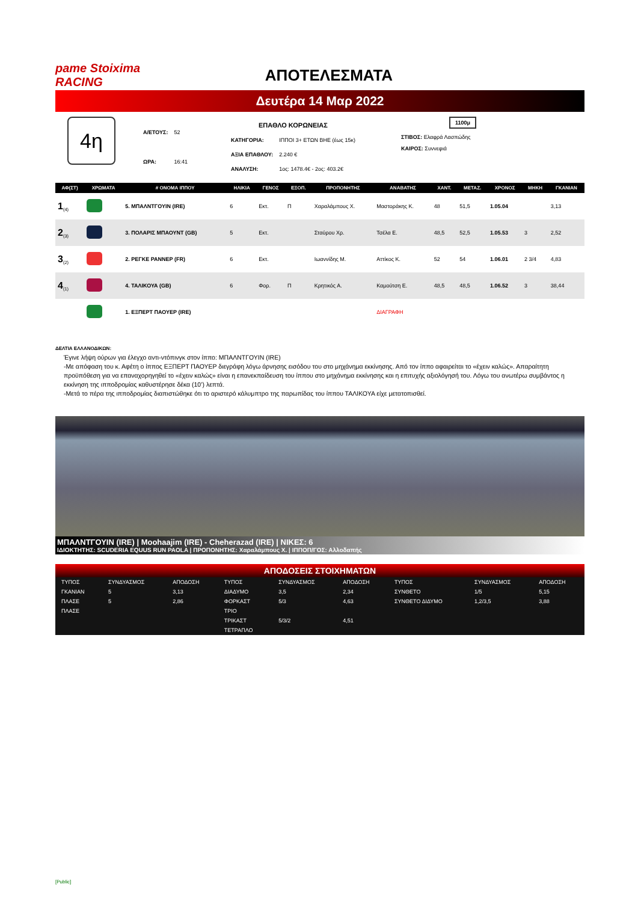pame Stoiximа RACING
ΑΠΟΤΕΛΕΣΜΑΤΑ
Δευτέρα 14 Μαρ 2022
4η
| Α/ΕΤΟΥΣ: | 52 |
| ΩΡΑ: | 16:41 |
| ΕΠΑΘΛΟ ΚΟΡΩΝΕΙΑΣ | |
| ΚΑΤΗΓΟΡΙΑ: | ΙΠΠΟΙ 3+ ΕΤΩΝ ΒΗΕ (έως 15κ) |
| ΑΞΙΑ ΕΠΑΘΛΟΥ: | 2.240 € |
| ΑΝΑΛΥΣΗ: | 1ος: 1478.4€ - 2ος: 403.2€ |
1100μ
ΣΤΙΒΟΣ: Ελαφρά Λασπώδης
ΚΑΙΡΟΣ: Συννεφιά
| ΑΦ(ΣΤ) | ΧΡΩΜΑΤΑ | # ΟΝΟΜΑ ΙΠΠΟΥ | ΗΛΙΚΙΑ | ΓΕΝΟΣ | ΕΞΟΠ. | ΠΡΟΠΟΝΗΤΗΣ | ΑΝΑΒΑΤΗΣ | ΧΑΝΤ. | ΜΕΤΑΖ. | ΧΡΟΝΟΣ | ΜΗΚΗ | ΓΚΑΝΙΑΝ |
| --- | --- | --- | --- | --- | --- | --- | --- | --- | --- | --- | --- | --- |
| 1<sub>(4)</sub> | | 5. ΜΠΑΛΝΤΓΟΥΙΝ (IRE) | 6 | Εκτ. | Π | Χαραλάμπους Χ. | Μαστοράκης Κ. | 48 | 51,5 | 1.05.04 | | 3,13 |
| 2<sub>(3)</sub> | | 3. ΠΟΛΑΡΙΣ ΜΠΑΟΥΝΤ (GB) | 5 | Εκτ. | | Σταύρου Χρ. | Τσέλα Ε. | 48,5 | 52,5 | 1.05.53 | 3 | 2,52 |
| 3<sub>(2)</sub> | | 2. ΡΕΓΚΕ ΡΑΝΝΕΡ (FR) | 6 | Εκτ. | | Ιωαννίδης Μ. | Αττίκος Κ. | 52 | 54 | 1.06.01 | 2 3/4 | 4,83 |
| 4<sub>(1)</sub> | | 4. ΤΑΛΙΚΟΥΑ (GB) | 6 | Φορ. | Π | Κρητικός Α. | Καμούτση Ε. | 48,5 | 48,5 | 1.06.52 | 3 | 38,44 |
| | | 1. ΕΞΠΕΡΤ ΠΑΟΥΕΡ (IRE) | | | | | ΔΙΑΓΡΑΦΗ | | | | | |
ΔΕΛΤΙΑ ΕΛΛΑΝΟΔΙΚΩΝ:
Έγινε λήψη ούρων για έλεγχο αντι-ντόπινγκ στον ίππο: ΜΠΑΛΝΤΓΟΥΙΝ (IRE)
-Με απόφαση του κ. Αφέτη ο ίππος ΕΞΠΕΡΤ ΠΑΟΥΕΡ διεγράφη λόγω άρνησης εισόδου του στο μηχάνημα εκκίνησης. Από τον ίππο αφαιρείται το «έχειν καλώς». Απαραίτητη προϋπόθεση για να επαναχορηγηθεί το «έχειν καλώς» είναι η επανεκπαίδευση του ίππου στο μηχάνημα εκκίνησης και η επιτυχής αξιολόγησή του. Λόγω του ανωτέρω συμβάντος η εκκίνηση της ιπποδρομίας καθυστέρησε δέκα (10’) λεπτά.
-Μετά το πέρα της ιπποδρομίας διαπιστώθηκε ότι το αριστερό κάλυμπτρο της παρωπίδας του ίππου ΤΑΛΙΚΟΥΑ είχε μετατοπισθεί.
ΜΠΑΛΝΤΓΟΥΙΝ (IRE) | Moohaajim (IRE) - Cheherazad (IRE) | ΝΙΚΕΣ: 6
ΙΔΙΟΚΤΗΤΗΣ: SCUDERIA EQUUS RUN PAOLA | ΠΡΟΠΟΝΗΤΗΣ: Χαραλάμπους Χ. | ΙΠΠΟΠ/ΓΟΣ: Αλλοδαπής
ΑΠΟΔΟΣΕΙΣ ΣΤΟΙΧΗΜΑΤΩΝ
| ΤΥΠΟΣ | ΣΥΝΔΥΑΣΜΟΣ | ΑΠΟΔΟΣΗ | ΤΥΠΟΣ | ΣΥΝΔΥΑΣΜΟΣ | ΑΠΟΔΟΣΗ | ΤΥΠΟΣ | ΣΥΝΔΥΑΣΜΟΣ | ΑΠΟΔΟΣΗ |
| --- | --- | --- | --- | --- | --- | --- | --- | --- |
| ΓΚΑΝΙΑΝ | 5 | 3,13 | ΔΙΑΔΥΜΟ | 3,5 | 2,34 | ΣΥΝΘΕΤΟ | 1/5 | 5,15 |
| ΠΛΑΣΕ | 5 | 2,86 | ΦΟΡΚΑΣΤ | 5/3 | 4,63 | ΣΥΝΘΕΤΟ ΔΙΔΥΜΟ | 1,2/3,5 | 3,88 |
| ΠΛΑΣΕ | | | ΤΡΙΟ | | | | | |
| | | | ΤΡΙΚΑΣΤ | 5/3/2 | 4,51 | | | |
| | | | ΤΕΤΡΑΠΛΟ | | | | | |
[Public]